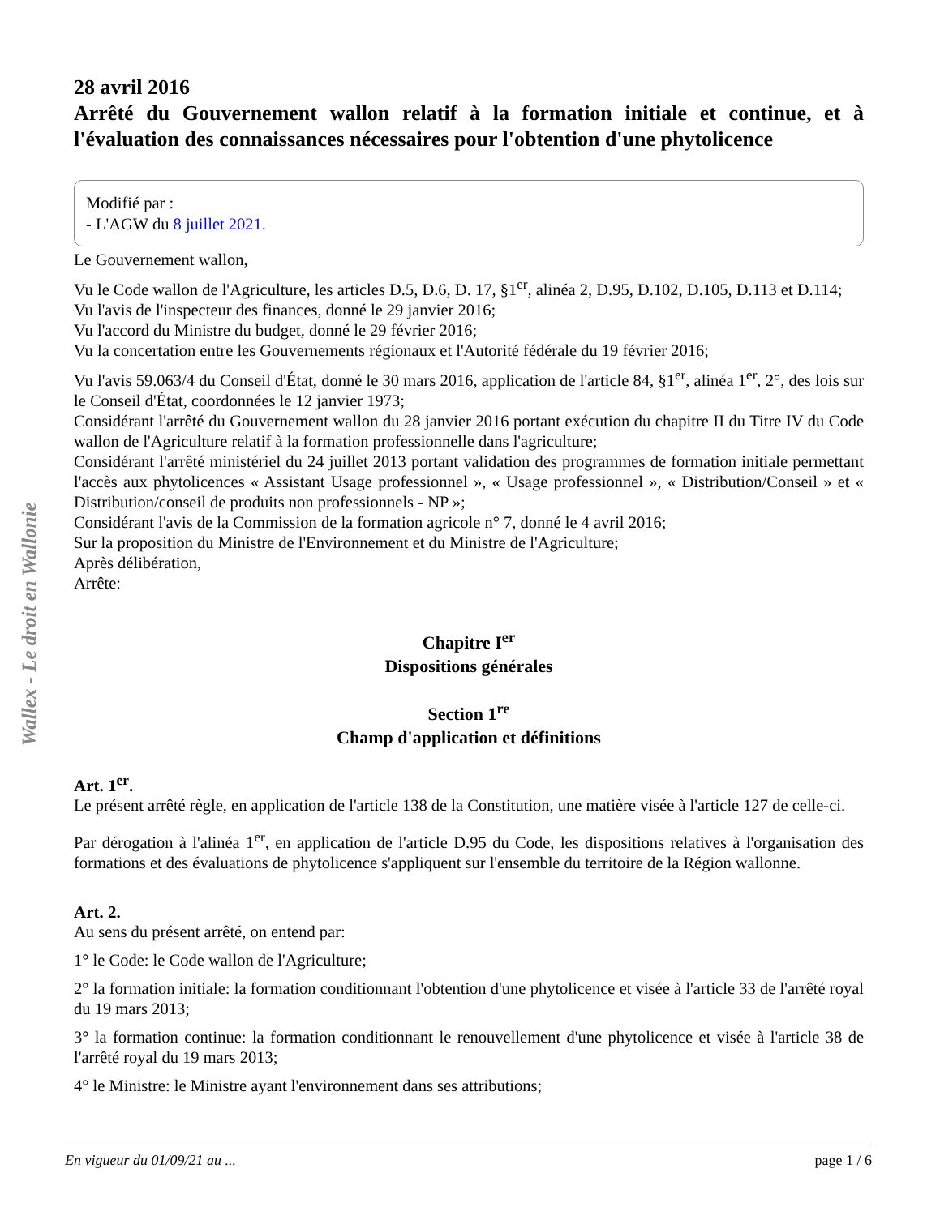28 avril 2016
Arrêté du Gouvernement wallon relatif à la formation initiale et continue, et à l'évaluation des connaissances nécessaires pour l'obtention d'une phytolicence
Modifié par :
- L'AGW du 8 juillet 2021.
Le Gouvernement wallon,
Vu le Code wallon de l'Agriculture, les articles D.5, D.6, D. 17, §1<sup>er</sup>, alinéa 2, D.95, D.102, D.105, D.113 et D.114;
Vu l'avis de l'inspecteur des finances, donné le 29 janvier 2016;
Vu l'accord du Ministre du budget, donné le 29 février 2016;
Vu la concertation entre les Gouvernements régionaux et l'Autorité fédérale du 19 février 2016;
Vu l'avis 59.063/4 du Conseil d'État, donné le 30 mars 2016, application de l'article 84, §1<sup>er</sup>, alinéa 1<sup>er</sup>, 2°, des lois sur le Conseil d'État, coordonnées le 12 janvier 1973;
Considérant l'arrêté du Gouvernement wallon du 28 janvier 2016 portant exécution du chapitre II du Titre IV du Code wallon de l'Agriculture relatif à la formation professionnelle dans l'agriculture;
Considérant l'arrêté ministériel du 24 juillet 2013 portant validation des programmes de formation initiale permettant l'accès aux phytolicences « Assistant Usage professionnel », « Usage professionnel », « Distribution/Conseil » et « Distribution/conseil de produits non professionnels - NP »;
Considérant l'avis de la Commission de la formation agricole n° 7, donné le 4 avril 2016;
Sur la proposition du Ministre de l'Environnement et du Ministre de l'Agriculture;
Après délibération,
Arrête:
Chapitre I<sup>er</sup>
Dispositions générales
Section 1<sup>re</sup>
Champ d'application et définitions
Art. 1<sup>er</sup>.
Le présent arrêté règle, en application de l'article 138 de la Constitution, une matière visée à l'article 127 de celle-ci.
Par dérogation à l'alinéa 1<sup>er</sup>, en application de l'article D.95 du Code, les dispositions relatives à l'organisation des formations et des évaluations de phytolicence s'appliquent sur l'ensemble du territoire de la Région wallonne.
Art. 2.
Au sens du présent arrêté, on entend par:
1° le Code: le Code wallon de l'Agriculture;
2° la formation initiale: la formation conditionnant l'obtention d'une phytolicence et visée à l'article 33 de l'arrêté royal du 19 mars 2013;
3° la formation continue: la formation conditionnant le renouvellement d'une phytolicence et visée à l'article 38 de l'arrêté royal du 19 mars 2013;
4° le Ministre: le Ministre ayant l'environnement dans ses attributions;
Wallex - Le droit en Wallonie
En vigueur du 01/09/21 au ... page 1 / 6